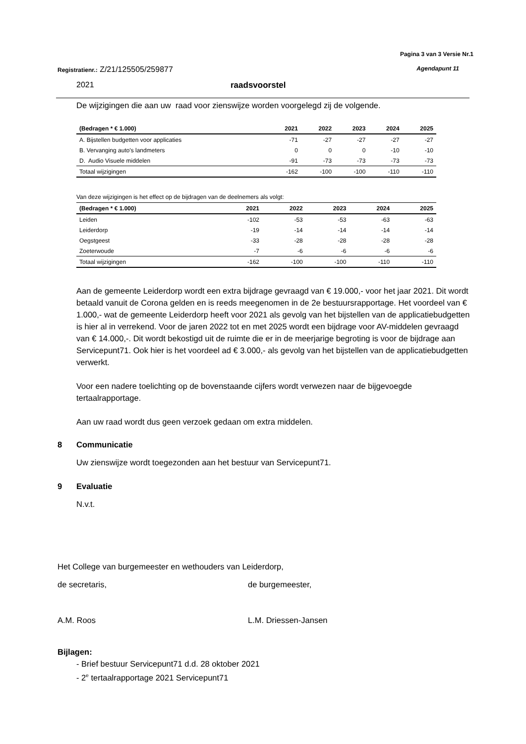Pagina 3 van 3 Versie Nr.1
Registratienr.: Z/21/125505/259877 Agendapunt 11
2021 raadsvoorstel
De wijzigingen die aan uw raad voor zienswijze worden voorgelegd zij de volgende.
| (Bedragen * € 1.000) | 2021 | 2022 | 2023 | 2024 | 2025 |
| --- | --- | --- | --- | --- | --- |
| A. Bijstellen budgetten voor applicaties | -71 | -27 | -27 | -27 | -27 |
| B. Vervanging auto's landmeters | 0 | 0 | 0 | -10 | -10 |
| D. Audio Visuele middelen | -91 | -73 | -73 | -73 | -73 |
| Totaal wijzigingen | -162 | -100 | -100 | -110 | -110 |
Van deze wijzigingen is het effect op de bijdragen van de deelnemers als volgt:
| (Bedragen * € 1.000) | 2021 | 2022 | 2023 | 2024 | 2025 |
| --- | --- | --- | --- | --- | --- |
| Leiden | -102 | -53 | -53 | -63 | -63 |
| Leiderdorp | -19 | -14 | -14 | -14 | -14 |
| Oegstgeest | -33 | -28 | -28 | -28 | -28 |
| Zoeterwoude | -7 | -6 | -6 | -6 | -6 |
| Totaal wijzigingen | -162 | -100 | -100 | -110 | -110 |
Aan de gemeente Leiderdorp wordt een extra bijdrage gevraagd van € 19.000,- voor het jaar 2021. Dit wordt betaald vanuit de Corona gelden en is reeds meegenomen in de 2e bestuursrapportage. Het voordeel van € 1.000,- wat de gemeente Leiderdorp heeft voor 2021 als gevolg van het bijstellen van de applicatiebudgetten is hier al in verrekend. Voor de jaren 2022 tot en met 2025 wordt een bijdrage voor AV-middelen gevraagd van € 14.000,-. Dit wordt bekostigd uit de ruimte die er in de meerjarige begroting is voor de bijdrage aan Servicepunt71. Ook hier is het voordeel ad € 3.000,- als gevolg van het bijstellen van de applicatiebudgetten verwerkt.
Voor een nadere toelichting op de bovenstaande cijfers wordt verwezen naar de bijgevoegde tertaalrapportage.
Aan uw raad wordt dus geen verzoek gedaan om extra middelen.
8 Communicatie
Uw zienswijze wordt toegezonden aan het bestuur van Servicepunt71.
9 Evaluatie
N.v.t.
Het College van burgemeester en wethouders van Leiderdorp,
de secretaris, de burgemeester,
A.M. Roos L.M. Driessen-Jansen
Bijlagen:
- Brief bestuur Servicepunt71 d.d. 28 oktober 2021
- 2<sup>e</sup> tertaalrapportage 2021 Servicepunt71